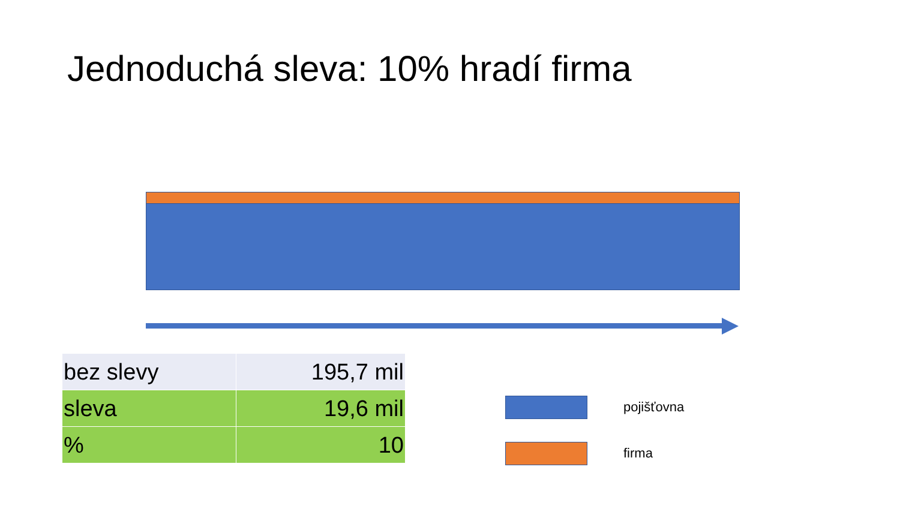Jednoduchá sleva: 10% hradí firma
| bez slevy | 195,7 mil |
| sleva | 19,6 mil |
| % | 10 |
pojišťovna
firma